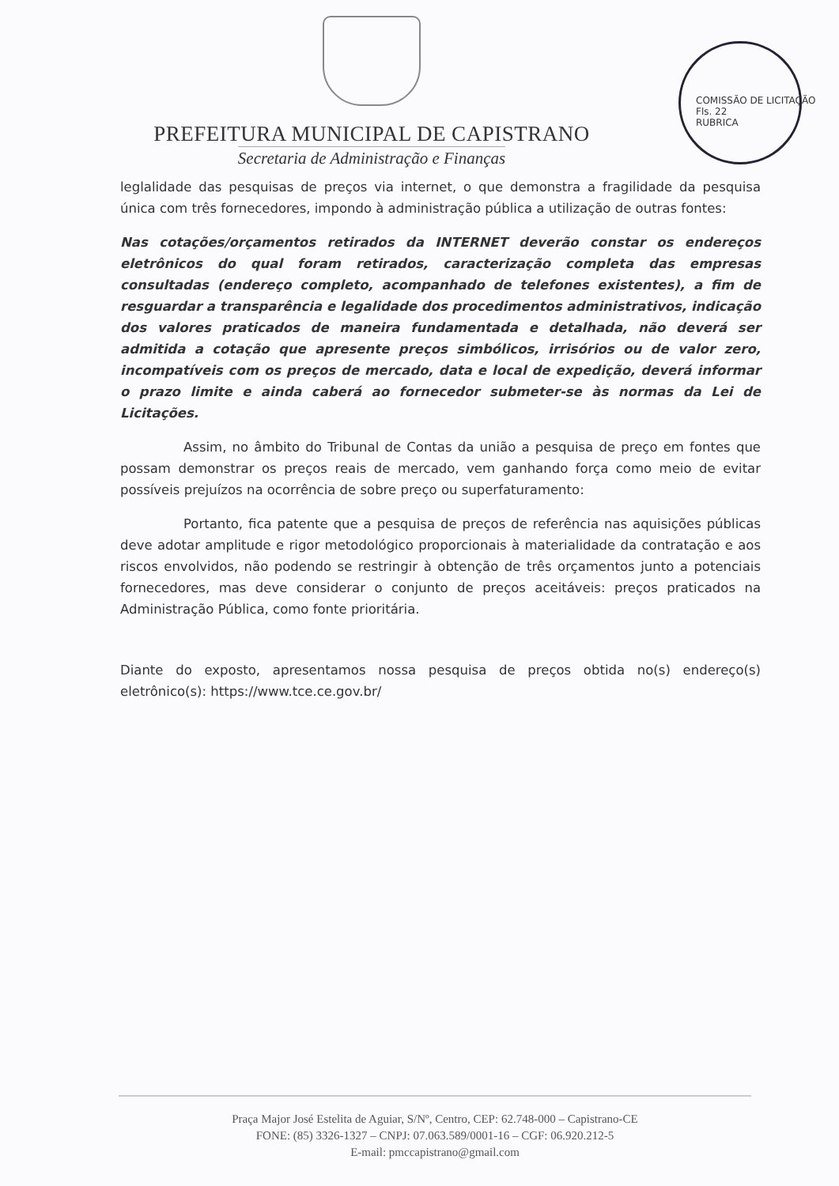COMISSÃO DE LICITAÇÃO
Fls. 22
RUBRICA
PREFEITURA MUNICIPAL DE CAPISTRANO
Secretaria de Administração e Finanças
leglalidade das pesquisas de preços via internet, o que demonstra a fragilidade da pesquisa única com três fornecedores, impondo à administração pública a utilização de outras fontes:
Nas cotações/orçamentos retirados da INTERNET deverão constar os endereços eletrônicos do qual foram retirados, caracterização completa das empresas consultadas (endereço completo, acompanhado de telefones existentes), a fim de resguardar a transparência e legalidade dos procedimentos administrativos, indicação dos valores praticados de maneira fundamentada e detalhada, não deverá ser admitida a cotação que apresente preços simbólicos, irrisórios ou de valor zero, incompatíveis com os preços de mercado, data e local de expedição, deverá informar o prazo limite e ainda caberá ao fornecedor submeter-se às normas da Lei de Licitações.
Assim, no âmbito do Tribunal de Contas da união a pesquisa de preço em fontes que possam demonstrar os preços reais de mercado, vem ganhando força como meio de evitar possíveis prejuízos na ocorrência de sobre preço ou superfaturamento:
Portanto, fica patente que a pesquisa de preços de referência nas aquisições públicas deve adotar amplitude e rigor metodológico proporcionais à materialidade da contratação e aos riscos envolvidos, não podendo se restringir à obtenção de três orçamentos junto a potenciais fornecedores, mas deve considerar o conjunto de preços aceitáveis: preços praticados na Administração Pública, como fonte prioritária.
Diante do exposto, apresentamos nossa pesquisa de preços obtida no(s) endereço(s) eletrônico(s): https://www.tce.ce.gov.br/
Praça Major José Estelita de Aguiar, S/Nº, Centro, CEP: 62.748-000 – Capistrano-CE
FONE: (85) 3326-1327 – CNPJ: 07.063.589/0001-16 – CGF: 06.920.212-5
E-mail: pmccapistrano@gmail.com